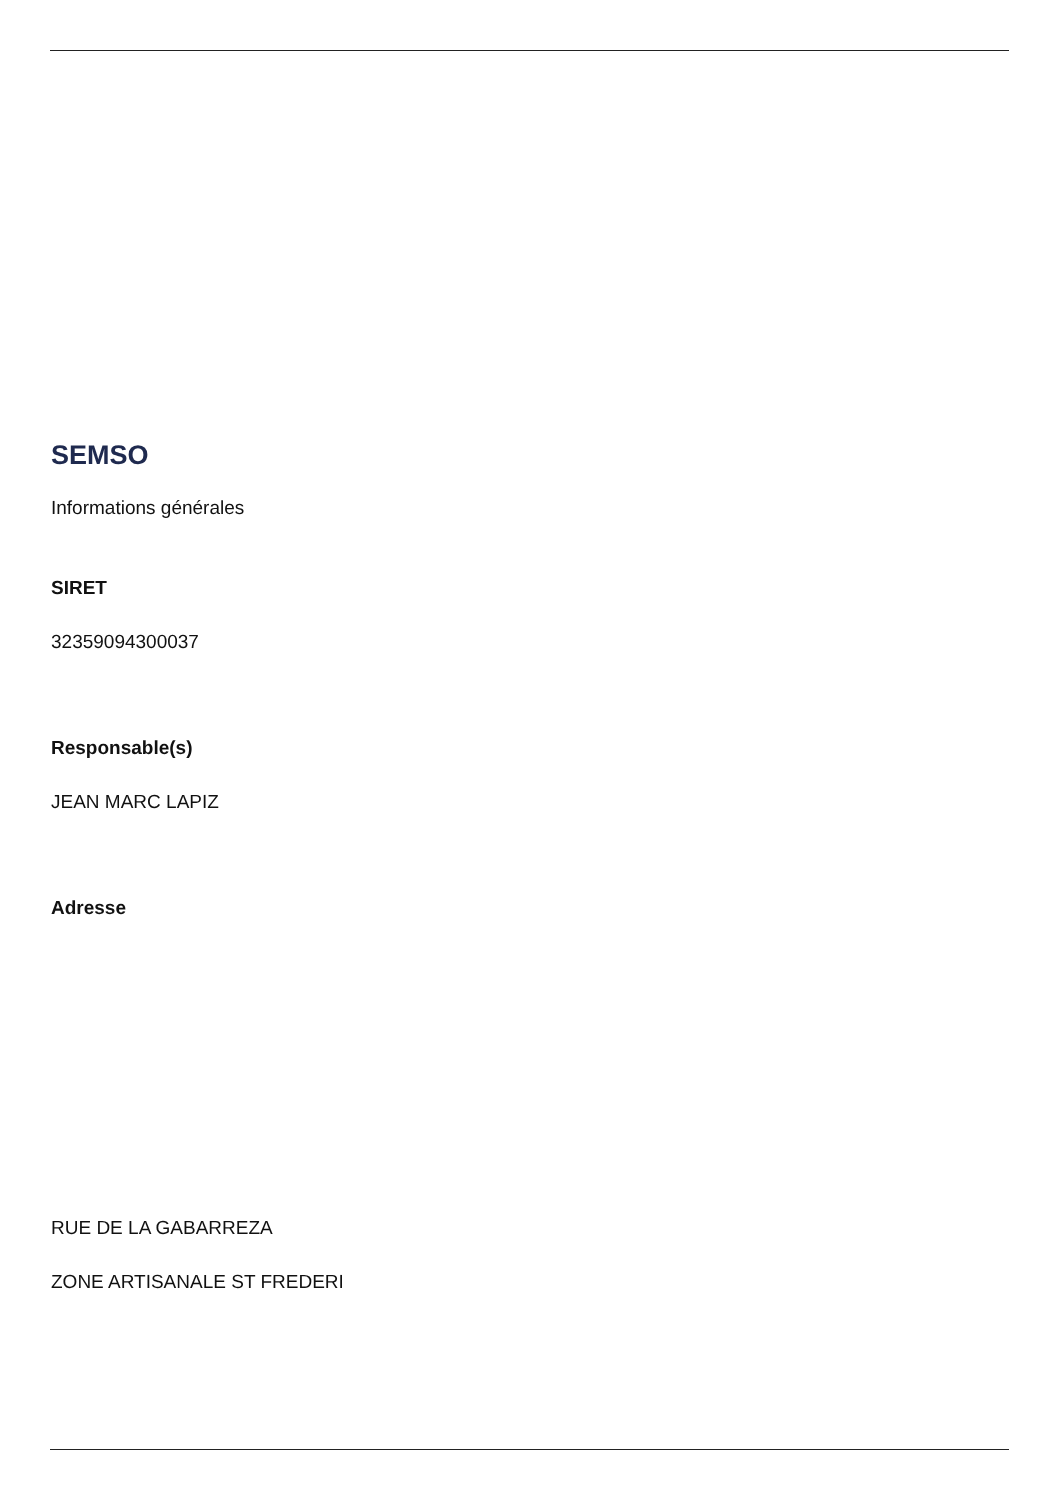SEMSO
Informations générales
SIRET
32359094300037
Responsable(s)
JEAN MARC LAPIZ
Adresse
RUE DE LA GABARREZA
ZONE ARTISANALE ST FREDERI